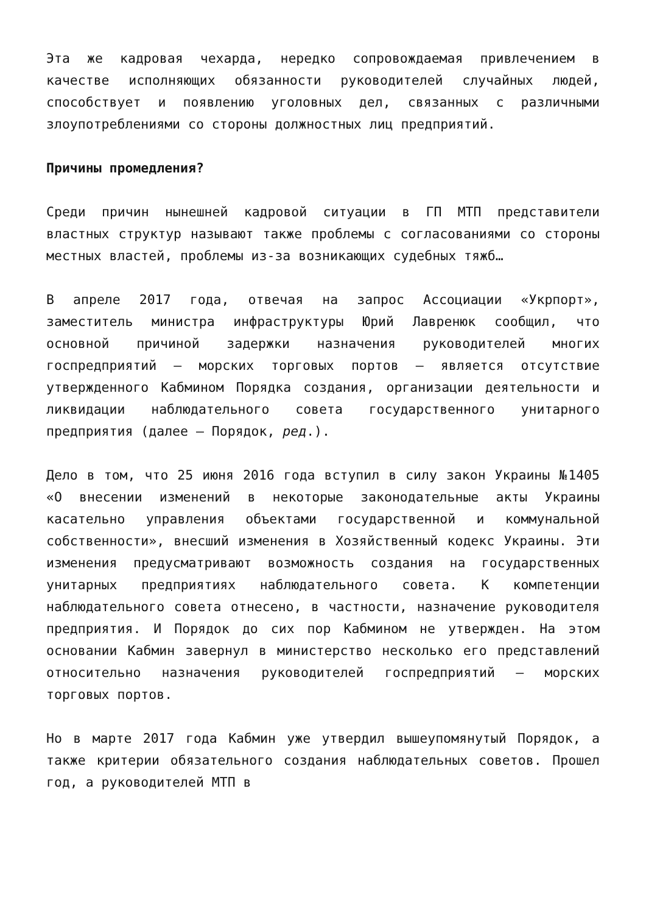Эта же кадровая чехарда, нередко сопровождаемая привлечением в качестве исполняющих обязанности руководителей случайных людей, способствует и появлению уголовных дел, связанных с различными злоупотреблениями со стороны должностных лиц предприятий.
Причины промедления?
Среди причин нынешней кадровой ситуации в ГП МТП представители властных структур называют также проблемы с согласованиями со стороны местных властей, проблемы из-за возникающих судебных тяжб…
В апреле 2017 года, отвечая на запрос Ассоциации «Укрпорт», заместитель министра инфраструктуры Юрий Лавренюк сообщил, что основной причиной задержки назначения руководителей многих госпредприятий – морских торговых портов – является отсутствие утвержденного Кабмином Порядка создания, организации деятельности и ликвидации наблюдательного совета государственного унитарного предприятия (далее – Порядок, ред.).
Дело в том, что 25 июня 2016 года вступил в силу закон Украины №1405 «О внесении изменений в некоторые законодательные акты Украины касательно управления объектами государственной и коммунальной собственности», внесший изменения в Хозяйственный кодекс Украины. Эти изменения предусматривают возможность создания на государственных унитарных предприятиях наблюдательного совета. К компетенции наблюдательного совета отнесено, в частности, назначение руководителя предприятия. И Порядок до сих пор Кабмином не утвержден. На этом основании Кабмин завернул в министерство несколько его представлений относительно назначения руководителей госпредприятий – морских торговых портов.
Но в марте 2017 года Кабмин уже утвердил вышеупомянутый Порядок, а также критерии обязательного создания наблюдательных советов. Прошел год, а руководителей МТП в